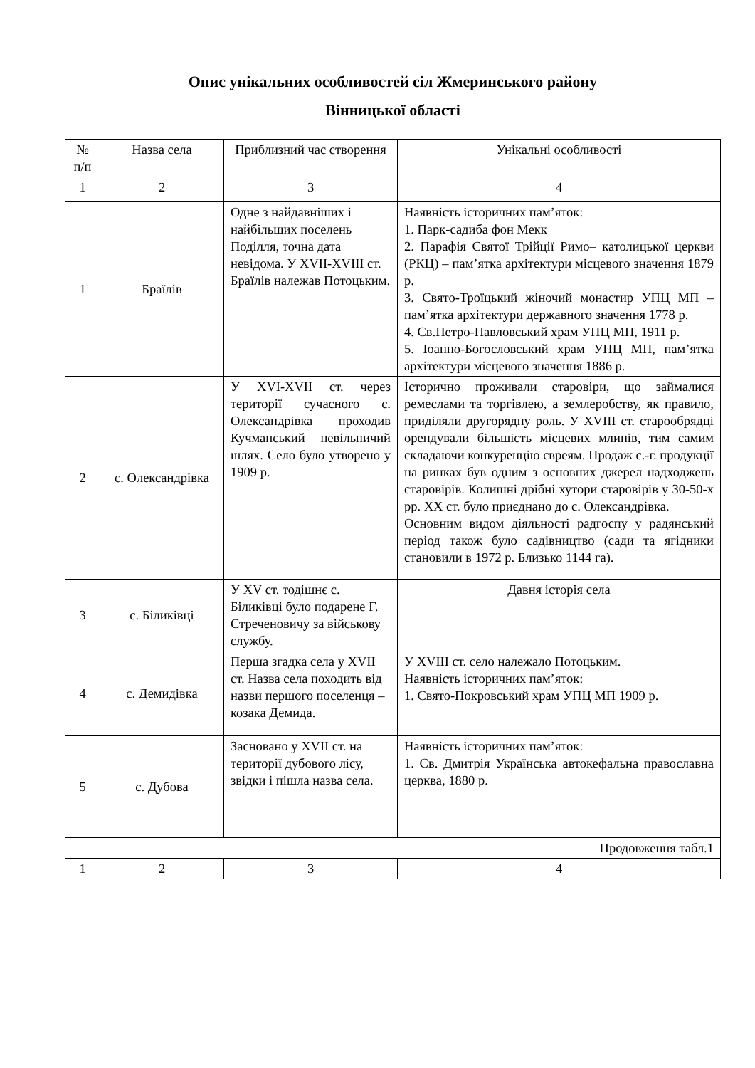Опис унікальних особливостей сіл Жмеринського району
Вінницької області
| № п/п | Назва села | Приблизний час створення | Унікальні особливості |
| --- | --- | --- | --- |
| 1 | 2 | 3 | 4 |
| 1 | Браїлів | Одне з найдавніших і найбільших поселень Поділля, точна дата невідома. У XVII-XVIII ст. Браїлів належав Потоцьким. | Наявність історичних пам’яток: 1. Парк-садиба фон Мекк 2. Парафія Святої Трійції Римо– католицької церкви (РКЦ) – пам’ятка архітектури місцевого значення 1879 р. 3. Свято-Троїцький жіночий монастир УПЦ МП – пам’ятка архітектури державного значення 1778 р. 4. Св.Петро-Павловський храм УПЦ МП, 1911 р. 5. Іоанно-Богословський храм УПЦ МП, пам’ятка архітектури місцевого значення 1886 р. |
| 2 | с. Олександрівка | У XVI-XVII ст. через території сучасного с. Олександрівка проходив Кучманський невільничий шлях. Село було утворено у 1909 р. | Історично проживали старовіри, що займалися ремеслами та торгівлею, а землеробству, як правило, приділяли другорядну роль. У XVIII ст. старообрядці орендували більшість місцевих млинів, тим самим складаючи конкуренцію євреям. Продаж с.-г. продукції на ринках був одним з основних джерел надходжень старовірів. Колишні дрібні хутори старовірів у 30-50-х рр. XX ст. було приєднано до с. Олександрівка. Основним видом діяльності радгоспу у радянський період також було садівництво (сади та ягідники становили в 1972 р. Близько 1144 га). |
| 3 | с. Біликівці | У XV ст. тодішнє с. Біликівці було подарене Г. Стреченовичу за військову службу. | Давня історія села |
| 4 | с. Демидівка | Перша згадка села у XVII ст. Назва села походить від назви першого поселенця – козака Демида. | У XVIII ст. село належало Потоцьким. Наявність історичних пам’яток: 1. Свято-Покровський храм УПЦ МП 1909 р. |
| 5 | с. Дубова | Засновано у XVII ст. на території дубового лісу, звідки і пішла назва села. | Наявність історичних пам’яток: 1. Св. Дмитрія Українська автокефальна православна церква, 1880 р. |
| Продовження табл.1 | | | |
| 1 | 2 | 3 | 4 |